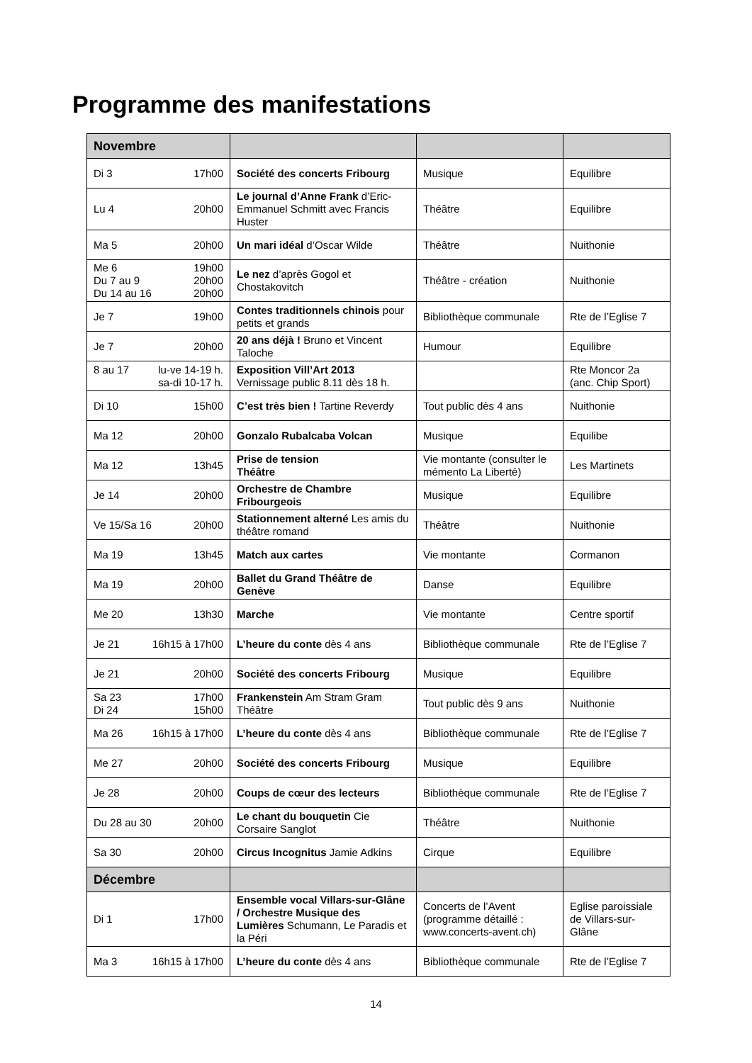Programme des manifestations
| Novembre | | | |
| --- | --- | --- | --- |
| Di 3 17h00 | Société des concerts Fribourg | Musique | Equilibre |
| Lu 4 20h00 | Le journal d’Anne Frank d’Eric-Emmanuel Schmitt avec Francis Huster | Théâtre | Equilibre |
| Ma 5 20h00 | Un mari idéal d’Oscar Wilde | Théâtre | Nuithonie |
| Me 6 19h00 Du 7 au 9 20h00 Du 14 au 16 20h00 | Le nez d’après Gogol et Chostakovitch | Théâtre - création | Nuithonie |
| Je 7 19h00 | Contes traditionnels chinois pour petits et grands | Bibliothèque communale | Rte de l’Eglise 7 |
| Je 7 20h00 | 20 ans déjà ! Bruno et Vincent Taloche | Humour | Equilibre |
| 8 au 17 lu-ve 14-19 h. sa-di 10-17 h. | Exposition Vill’Art 2013 Vernissage public 8.11 dès 18 h. | | Rte Moncor 2a (anc. Chip Sport) |
| Di 10 15h00 | C’est très bien ! Tartine Reverdy | Tout public dès 4 ans | Nuithonie |
| Ma 12 20h00 | Gonzalo Rubalcaba Volcan | Musique | Equilibe |
| Ma 12 13h45 | Prise de tension Théâtre | Vie montante (consulter le mémento La Liberté) | Les Martinets |
| Je 14 20h00 | Orchestre de Chambre Fribourgeois | Musique | Equilibre |
| Ve 15/Sa 16 20h00 | Stationnement alterné Les amis du théâtre romand | Théâtre | Nuithonie |
| Ma 19 13h45 | Match aux cartes | Vie montante | Cormanon |
| Ma 19 20h00 | Ballet du Grand Théâtre de Genève | Danse | Equilibre |
| Me 20 13h30 | Marche | Vie montante | Centre sportif |
| Je 21 16h15 à 17h00 | L’heure du conte dès 4 ans | Bibliothèque communale | Rte de l’Eglise 7 |
| Je 21 20h00 | Société des concerts Fribourg | Musique | Equilibre |
| Sa 23 17h00 Di 24 15h00 | Frankenstein Am Stram Gram Théâtre | Tout public dès 9 ans | Nuithonie |
| Ma 26 16h15 à 17h00 | L’heure du conte dès 4 ans | Bibliothèque communale | Rte de l’Eglise 7 |
| Me 27 20h00 | Société des concerts Fribourg | Musique | Equilibre |
| Je 28 20h00 | Coups de cœur des lecteurs | Bibliothèque communale | Rte de l’Eglise 7 |
| Du 28 au 30 20h00 | Le chant du bouquetin Cie Corsaire Sanglot | Théâtre | Nuithonie |
| Sa 30 20h00 | Circus Incognitus Jamie Adkins | Cirque | Equilibre |
| Décembre | | | |
| Di 1 17h00 | Ensemble vocal Villars-sur-Glâne / Orchestre Musique des Lumières Schumann, Le Paradis et la Péri | Concerts de l’Avent (programme détaillé : www.concerts-avent.ch) | Eglise paroissiale de Villars-sur-Glâne |
| Ma 3 16h15 à 17h00 | L’heure du conte dès 4 ans | Bibliothèque communale | Rte de l’Eglise 7 |
14